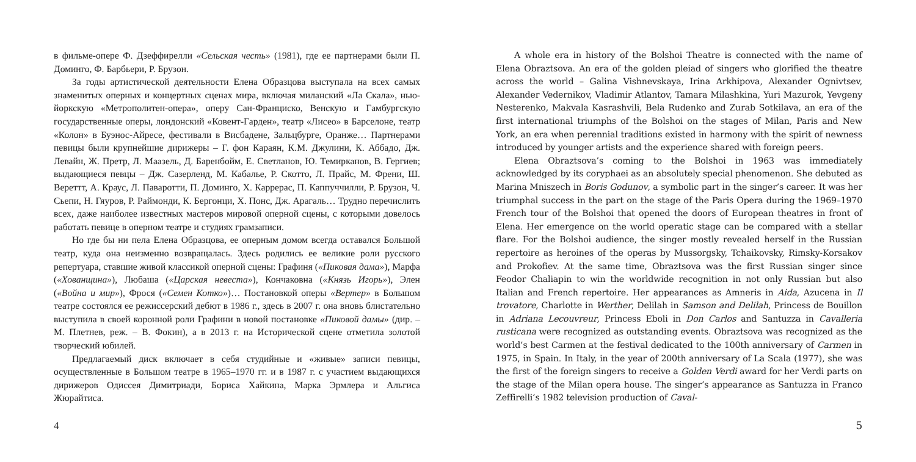в фильме-опере Ф. Дзеффирелли «Сельская честь» (1981), где ее партнерами были П. Доминго, Ф. Барбьери, Р. Брузон.
За годы артистической деятельности Елена Образцова выступала на всех самых знаменитых оперных и концертных сценах мира, включая миланский «Ла Скала», нью-йоркскую «Метрополитен-опера», оперу Сан-Франциско, Венскую и Гамбургскую государственные оперы, лондонский «Ковент-Гарден», театр «Лисео» в Барселоне, театр «Колон» в Буэнос-Айресе, фестивали в Висбадене, Зальцбурге, Оранже… Партнерами певицы были крупнейшие дирижеры – Г. фон Караян, К.М. Джулини, К. Аббадо, Дж. Левайн, Ж. Претр, Л. Маазель, Д. Баренбойм, Е. Светланов, Ю. Темирканов, В. Гергиев; выдающиеся певцы – Дж. Сазерленд, М. Кабалье, Р. Скотто, Л. Прайс, М. Френи, Ш. Вереттт, А. Краус, Л. Паваротти, П. Доминго, Х. Каррерас, П. Каппуччилли, Р. Брузон, Ч. Сьепи, Н. Гяуров, Р. Раймонди, К. Бергонци, Х. Понс, Дж. Арагаль… Трудно перечислить всех, даже наиболее известных мастеров мировой оперной сцены, с которыми довелось работать певице в оперном театре и студиях грамзаписи.
Но где бы ни пела Елена Образцова, ее оперным домом всегда оставался Большой театр, куда она неизменно возвращалась. Здесь родились ее великие роли русского репертуара, ставшие живой классикой оперной сцены: Графиня («Пиковая дама»), Марфа («Хованщина»), Любаша («Царская невеста»), Кончаковна («Князь Игорь»), Элен («Война и мир»), Фрося («Семен Котко»)… Постановкой оперы «Вертер» в Большом театре состоялся ее режиссерский дебют в 1986 г., здесь в 2007 г. она вновь блистательно выступила в своей коронной роли Графини в новой постановке «Пиковой дамы» (дир. – М. Плетнев, реж. – В. Фокин), а в 2013 г. на Исторической сцене отметила золотой творческий юбилей.
Предлагаемый диск включает в себя студийные и «живые» записи певицы, осуществленные в Большом театре в 1965–1970 гг. и в 1987 г. с участием выдающихся дирижеров Одиссея Димитриади, Бориса Хайкина, Марка Эрмлера и Альгиса Жюрайтиса.
4
A whole era in history of the Bolshoi Theatre is connected with the name of Elena Obraztsova. An era of the golden pleiad of singers who glorified the theatre across the world – Galina Vishnevskaya, Irina Arkhipova, Alexander Ognivtsev, Alexander Vedernikov, Vladimir Atlantov, Tamara Milashkina, Yuri Mazurok, Yevgeny Nesterenko, Makvala Kasrashvili, Bela Rudenko and Zurab Sotkilava, an era of the first international triumphs of the Bolshoi on the stages of Milan, Paris and New York, an era when perennial traditions existed in harmony with the spirit of newness introduced by younger artists and the experience shared with foreign peers.
Elena Obraztsova’s coming to the Bolshoi in 1963 was immediately acknowledged by its coryphaei as an absolutely special phenomenon. She debuted as Marina Mniszech in Boris Godunov, a symbolic part in the singer’s career. It was her triumphal success in the part on the stage of the Paris Opera during the 1969–1970 French tour of the Bolshoi that opened the doors of European theatres in front of Elena. Her emergence on the world operatic stage can be compared with a stellar flare. For the Bolshoi audience, the singer mostly revealed herself in the Russian repertoire as heroines of the operas by Mussorgsky, Tchaikovsky, Rimsky-Korsakov and Prokofiev. At the same time, Obraztsova was the first Russian singer since Feodor Chaliapin to win the worldwide recognition in not only Russian but also Italian and French repertoire. Her appearances as Amneris in Aida, Azucena in Il trovatore, Charlotte in Werther, Delilah in Samson and Delilah, Princess de Bouillon in Adriana Lecouvreur, Princess Eboli in Don Carlos and Santuzza in Cavalleria rusticana were recognized as outstanding events. Obraztsova was recognized as the world’s best Carmen at the festival dedicated to the 100th anniversary of Carmen in 1975, in Spain. In Italy, in the year of 200th anniversary of La Scala (1977), she was the first of the foreign singers to receive a Golden Verdi award for her Verdi parts on the stage of the Milan opera house. The singer’s appearance as Santuzza in Franco Zeffirelli’s 1982 television production of Caval-
5